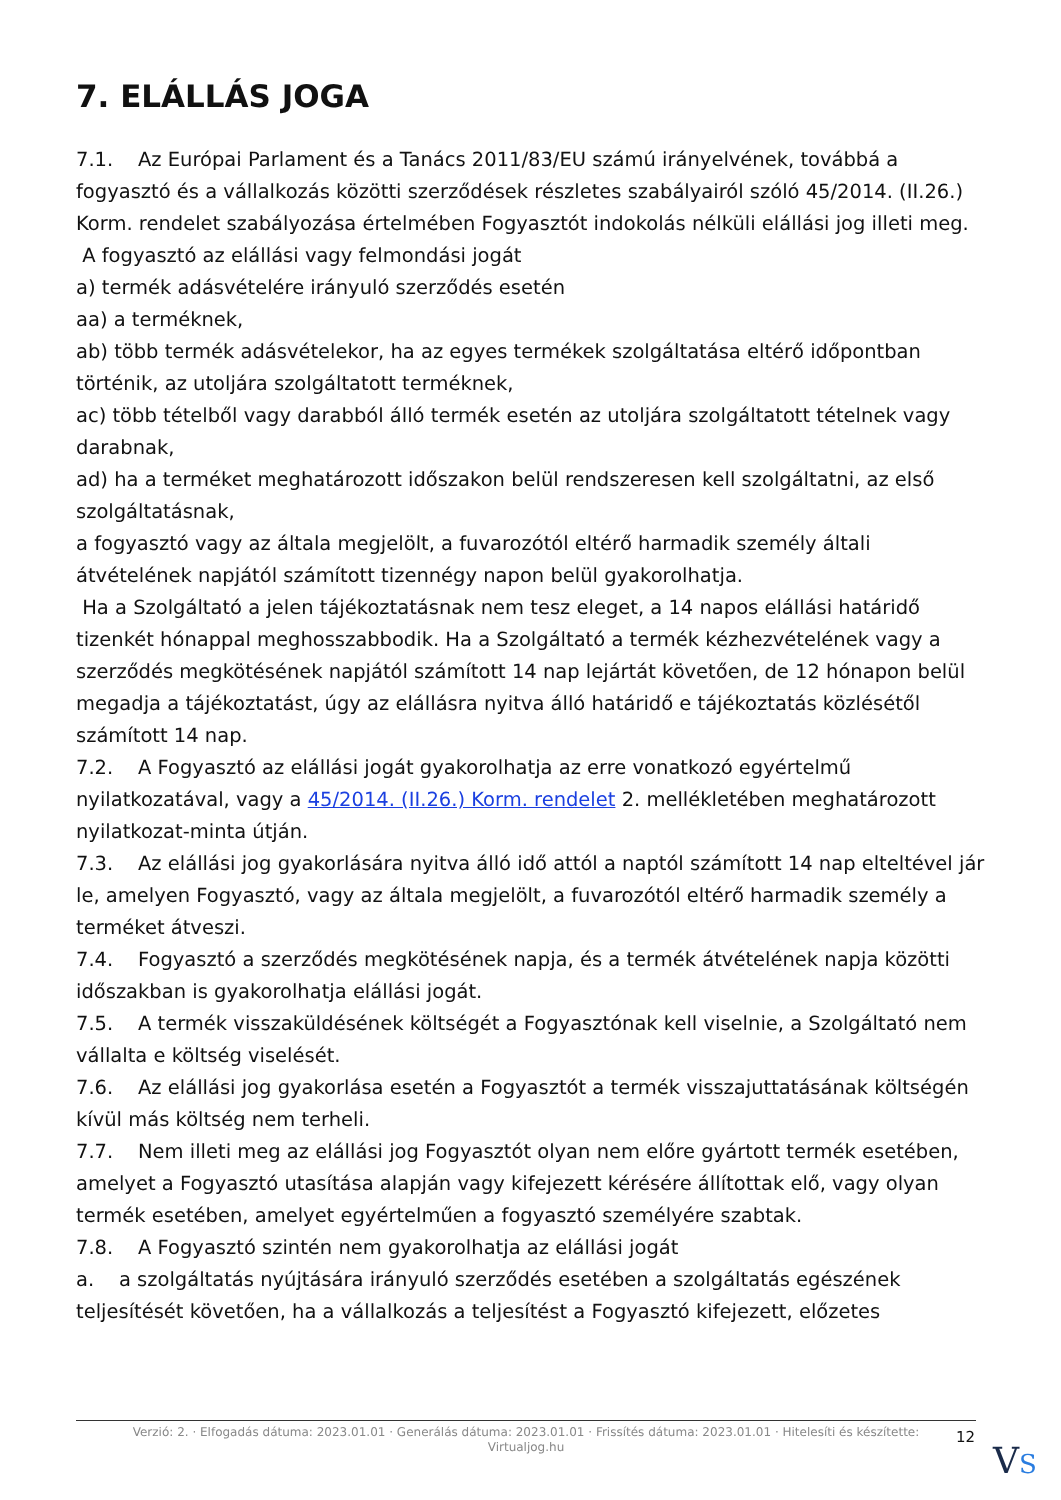7. ELÁLLÁS JOGA
7.1. Az Európai Parlament és a Tanács 2011/83/EU számú irányelvének, továbbá a fogyasztó és a vállalkozás közötti szerződések részletes szabályairól szóló 45/2014. (II.26.) Korm. rendelet szabályozása értelmében Fogyasztót indokolás nélküli elállási jog illeti meg.
A fogyasztó az elállási vagy felmondási jogát
a) termék adásvételére irányuló szerződés esetén
aa) a terméknek,
ab) több termék adásvételekor, ha az egyes termékek szolgáltatása eltérő időpontban történik, az utoljára szolgáltatott terméknek,
ac) több tételből vagy darabból álló termék esetén az utoljára szolgáltatott tételnek vagy darabnak,
ad) ha a terméket meghatározott időszakon belül rendszeresen kell szolgáltatni, az első szolgáltatásnak,
a fogyasztó vagy az általa megjelölt, a fuvarozótól eltérő harmadik személy általi átvételének napjától számított tizennégy napon belül gyakorolhatja.
Ha a Szolgáltató a jelen tájékoztatásnak nem tesz eleget, a 14 napos elállási határidő tizenkét hónappal meghosszabbodik. Ha a Szolgáltató a termék kézhezvételének vagy a szerződés megkötésének napjától számított 14 nap lejártát követően, de 12 hónapon belül megadja a tájékoztatást, úgy az elállásra nyitva álló határidő e tájékoztatás közlésétől számított 14 nap.
7.2. A Fogyasztó az elállási jogát gyakorolhatja az erre vonatkozó egyértelmű nyilatkozatával, vagy a 45/2014. (II.26.) Korm. rendelet 2. mellékletében meghatározott nyilatkozat-minta útján.
7.3. Az elállási jog gyakorlására nyitva álló idő attól a naptól számított 14 nap elteltével jár le, amelyen Fogyasztó, vagy az általa megjelölt, a fuvarozótól eltérő harmadik személy a terméket átveszi.
7.4. Fogyasztó a szerződés megkötésének napja, és a termék átvételének napja közötti időszakban is gyakorolhatja elállási jogát.
7.5. A termék visszaküldésének költségét a Fogyasztónak kell viselnie, a Szolgáltató nem vállalta e költség viselését.
7.6. Az elállási jog gyakorlása esetén a Fogyasztót a termék visszajuttatásának költségén kívül más költség nem terheli.
7.7. Nem illeti meg az elállási jog Fogyasztót olyan nem előre gyártott termék esetében, amelyet a Fogyasztó utasítása alapján vagy kifejezett kérésére állítottak elő, vagy olyan termék esetében, amelyet egyértelműen a fogyasztó személyére szabtak.
7.8. A Fogyasztó szintén nem gyakorolhatja az elállási jogát
a. a szolgáltatás nyújtására irányuló szerződés esetében a szolgáltatás egészének teljesítését követően, ha a vállalkozás a teljesítést a Fogyasztó kifejezett, előzetes
Verzió: 2. · Elfogadás dátuma: 2023.01.01 · Generálás dátuma: 2023.01.01 · Frissítés dátuma: 2023.01.01 · Hitelesíti és készítette:
Virtualjog.hu
12
VS